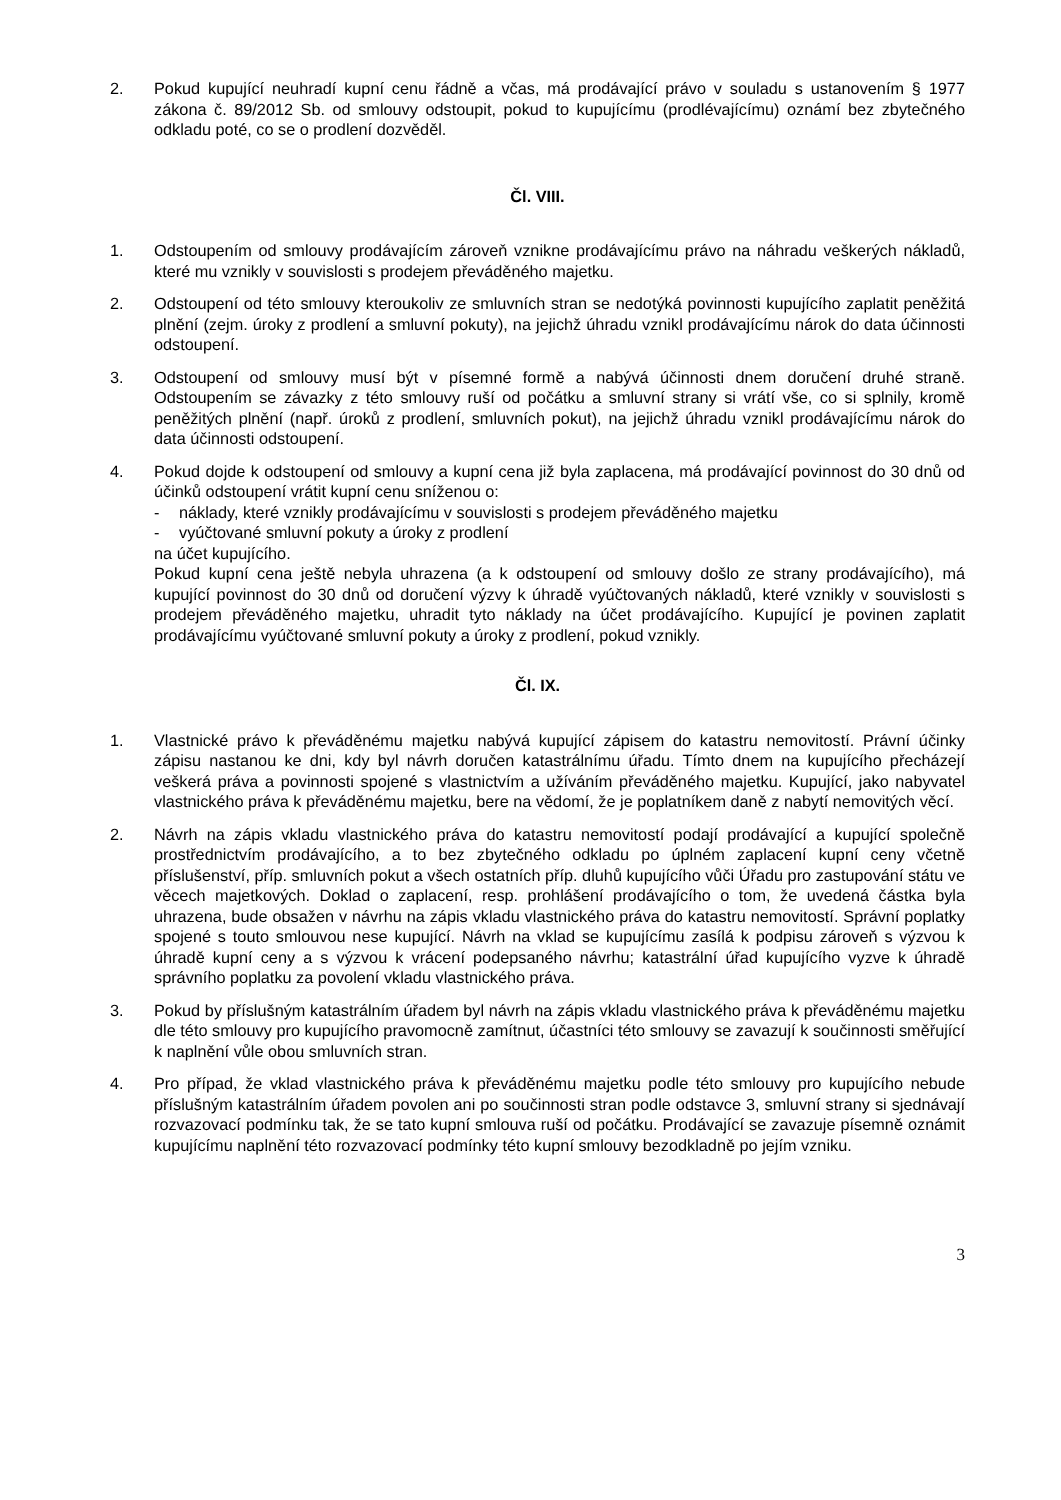2. Pokud kupující neuhradí kupní cenu řádně a včas, má prodávající právo v souladu s ustanovením § 1977 zákona č. 89/2012 Sb. od smlouvy odstoupit, pokud to kupujícímu (prodlévajícímu) oznámí bez zbytečného odkladu poté, co se o prodlení dozvěděl.
Čl. VIII.
1. Odstoupením od smlouvy prodávajícím zároveň vznikne prodávajícímu právo na náhradu veškerých nákladů, které mu vznikly v souvislosti s prodejem převáděného majetku.
2. Odstoupení od této smlouvy kteroukoliv ze smluvních stran se nedotýká povinnosti kupujícího zaplatit peněžitá plnění (zejm. úroky z prodlení a smluvní pokuty), na jejichž úhradu vznikl prodávajícímu nárok do data účinnosti odstoupení.
3. Odstoupení od smlouvy musí být v písemné formě a nabývá účinnosti dnem doručení druhé straně. Odstoupením se závazky z této smlouvy ruší od počátku a smluvní strany si vrátí vše, co si splnily, kromě peněžitých plnění (např. úroků z prodlení, smluvních pokut), na jejichž úhradu vznikl prodávajícímu nárok do data účinnosti odstoupení.
4. Pokud dojde k odstoupení od smlouvy a kupní cena již byla zaplacena, má prodávající povinnost do 30 dnů od účinků odstoupení vrátit kupní cenu sníženou o:
- náklady, které vznikly prodávajícímu v souvislosti s prodejem převáděného majetku
- vyúčtované smluvní pokuty a úroky z prodlení
na účet kupujícího.
Pokud kupní cena ještě nebyla uhrazena (a k odstoupení od smlouvy došlo ze strany prodávajícího), má kupující povinnost do 30 dnů od doručení výzvy k úhradě vyúčtovaných nákladů, které vznikly v souvislosti s prodejem převáděného majetku, uhradit tyto náklady na účet prodávajícího. Kupující je povinen zaplatit prodávajícímu vyúčtované smluvní pokuty a úroky z prodlení, pokud vznikly.
Čl. IX.
1. Vlastnické právo k převáděnému majetku nabývá kupující zápisem do katastru nemovitostí. Právní účinky zápisu nastanou ke dni, kdy byl návrh doručen katastrálnímu úřadu. Tímto dnem na kupujícího přecházejí veškerá práva a povinnosti spojené s vlastnictvím a užíváním převáděného majetku. Kupující, jako nabyvatel vlastnického práva k převáděnému majetku, bere na vědomí, že je poplatníkem daně z nabytí nemovitých věcí.
2. Návrh na zápis vkladu vlastnického práva do katastru nemovitostí podají prodávající a kupující společně prostřednictvím prodávajícího, a to bez zbytečného odkladu po úplném zaplacení kupní ceny včetně příslušenství, příp. smluvních pokut a všech ostatních příp. dluhů kupujícího vůči Úřadu pro zastupování státu ve věcech majetkových. Doklad o zaplacení, resp. prohlášení prodávajícího o tom, že uvedená částka byla uhrazena, bude obsažen v návrhu na zápis vkladu vlastnického práva do katastru nemovitostí. Správní poplatky spojené s touto smlouvou nese kupující. Návrh na vklad se kupujícímu zasílá k podpisu zároveň s výzvou k úhradě kupní ceny a s výzvou k vrácení podepsaného návrhu; katastrální úřad kupujícího vyzve k úhradě správního poplatku za povolení vkladu vlastnického práva.
3. Pokud by příslušným katastrálním úřadem byl návrh na zápis vkladu vlastnického práva k převáděnému majetku dle této smlouvy pro kupujícího pravomocně zamítnut, účastníci této smlouvy se zavazují k součinnosti směřující k naplnění vůle obou smluvních stran.
4. Pro případ, že vklad vlastnického práva k převáděnému majetku podle této smlouvy pro kupujícího nebude příslušným katastrálním úřadem povolen ani po součinnosti stran podle odstavce 3, smluvní strany si sjednávají rozvazovací podmínku tak, že se tato kupní smlouva ruší od počátku. Prodávající se zavazuje písemně oznámit kupujícímu naplnění této rozvazovací podmínky této kupní smlouvy bezodkladně po jejím vzniku.
3